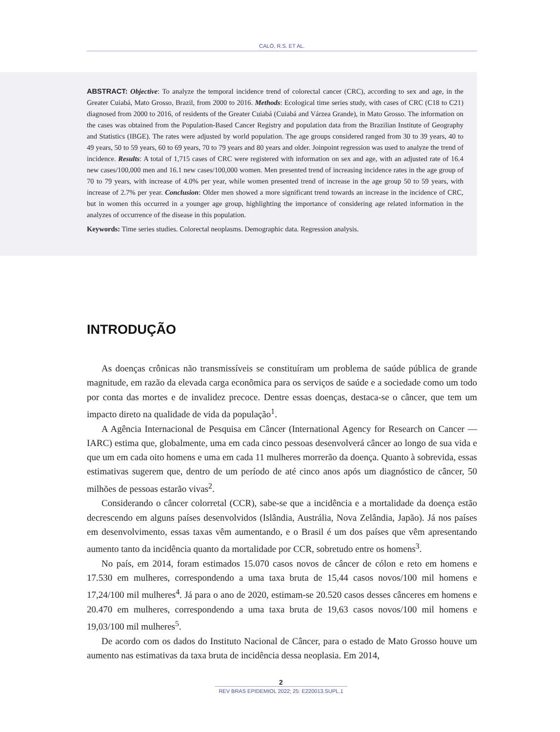CALÓ, R.S. ET AL.
ABSTRACT: Objective: To analyze the temporal incidence trend of colorectal cancer (CRC), according to sex and age, in the Greater Cuiabá, Mato Grosso, Brazil, from 2000 to 2016. Methods: Ecological time series study, with cases of CRC (C18 to C21) diagnosed from 2000 to 2016, of residents of the Greater Cuiabá (Cuiabá and Várzea Grande), in Mato Grosso. The information on the cases was obtained from the Population-Based Cancer Registry and population data from the Brazilian Institute of Geography and Statistics (IBGE). The rates were adjusted by world population. The age groups considered ranged from 30 to 39 years, 40 to 49 years, 50 to 59 years, 60 to 69 years, 70 to 79 years and 80 years and older. Joinpoint regression was used to analyze the trend of incidence. Results: A total of 1,715 cases of CRC were registered with information on sex and age, with an adjusted rate of 16.4 new cases/100,000 men and 16.1 new cases/100,000 women. Men presented trend of increasing incidence rates in the age group of 70 to 79 years, with increase of 4.0% per year, while women presented trend of increase in the age group 50 to 59 years, with increase of 2.7% per year. Conclusion: Older men showed a more significant trend towards an increase in the incidence of CRC, but in women this occurred in a younger age group, highlighting the importance of considering age related information in the analyzes of occurrence of the disease in this population.
Keywords: Time series studies. Colorectal neoplasms. Demographic data. Regression analysis.
INTRODUÇÃO
As doenças crônicas não transmissíveis se constituíram um problema de saúde pública de grande magnitude, em razão da elevada carga econômica para os serviços de saúde e a sociedade como um todo por conta das mortes e de invalidez precoce. Dentre essas doenças, destaca-se o câncer, que tem um impacto direto na qualidade de vida da população<sup>1</sup>.
A Agência Internacional de Pesquisa em Câncer (International Agency for Research on Cancer — IARC) estima que, globalmente, uma em cada cinco pessoas desenvolverá câncer ao longo de sua vida e que um em cada oito homens e uma em cada 11 mulheres morrerão da doença. Quanto à sobrevida, essas estimativas sugerem que, dentro de um período de até cinco anos após um diagnóstico de câncer, 50 milhões de pessoas estarão vivas<sup>2</sup>.
Considerando o câncer colorretal (CCR), sabe-se que a incidência e a mortalidade da doença estão decrescendo em alguns países desenvolvidos (Islândia, Austrália, Nova Zelândia, Japão). Já nos países em desenvolvimento, essas taxas vêm aumentando, e o Brasil é um dos países que vêm apresentando aumento tanto da incidência quanto da mortalidade por CCR, sobretudo entre os homens<sup>3</sup>.
No país, em 2014, foram estimados 15.070 casos novos de câncer de cólon e reto em homens e 17.530 em mulheres, correspondendo a uma taxa bruta de 15,44 casos novos/100 mil homens e 17,24/100 mil mulheres<sup>4</sup>. Já para o ano de 2020, estimam-se 20.520 casos desses cânceres em homens e 20.470 em mulheres, correspondendo a uma taxa bruta de 19,63 casos novos/100 mil homens e 19,03/100 mil mulheres<sup>5</sup>.
De acordo com os dados do Instituto Nacional de Câncer, para o estado de Mato Grosso houve um aumento nas estimativas da taxa bruta de incidência dessa neoplasia. Em 2014,
2
REV BRAS EPIDEMIOL 2022; 25: E220013.SUPL.1